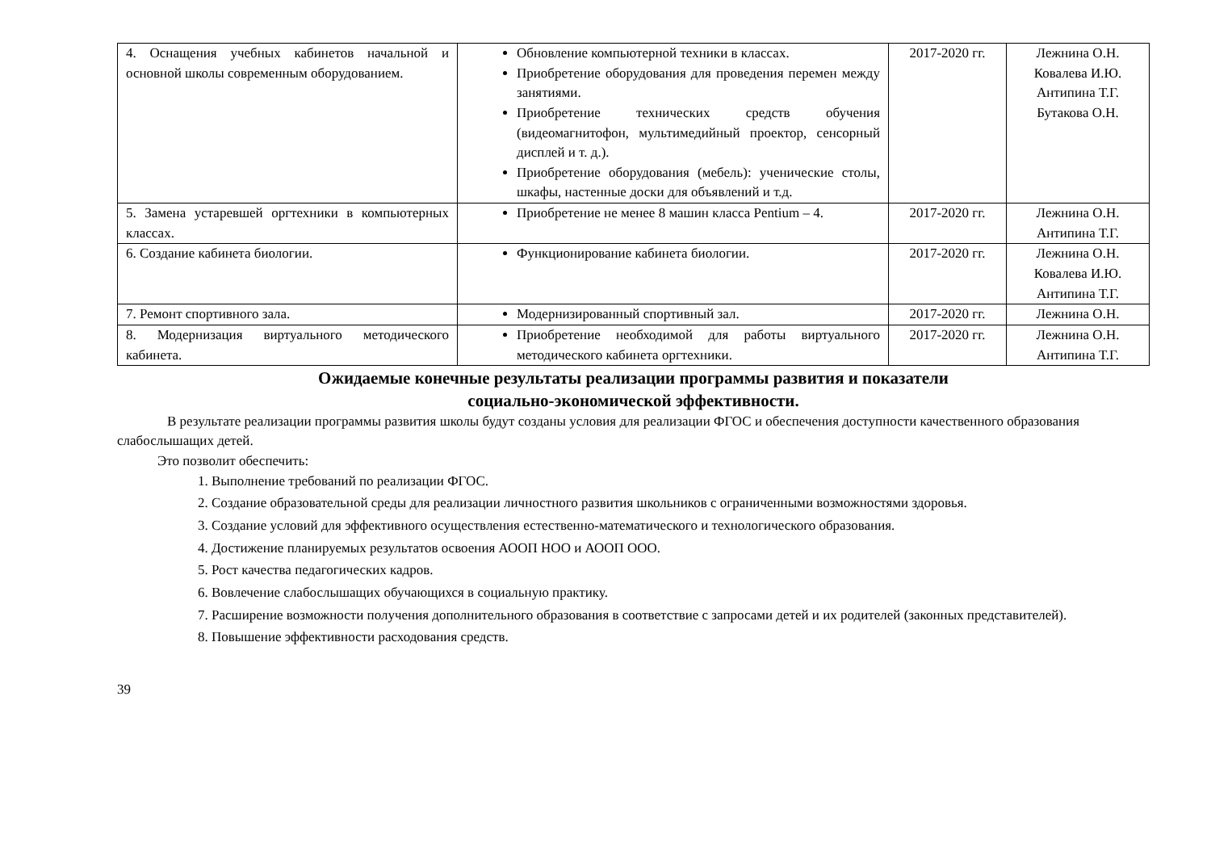| 4. Оснащения учебных кабинетов начальной и основной школы современным оборудованием. | Обновление компьютерной техники в классах. Приобретение оборудования для проведения перемен между занятиями. Приобретение технических средств обучения (видеомагнитофон, мультимедийный проектор, сенсорный дисплей и т. д.). Приобретение оборудования (мебель): ученические столы, шкафы, настенные доски для объявлений и т.д. | 2017-2020 гг. | Лежнина О.Н. Ковалева И.Ю. Антипина Т.Г. Бутакова О.Н. |
| 5. Замена устаревшей оргтехники в компьютерных классах. | Приобретение не менее 8 машин класса Pentium – 4. | 2017-2020 гг. | Лежнина О.Н. Антипина Т.Г. |
| 6. Создание кабинета биологии. | Функционирование кабинета биологии. | 2017-2020 гг. | Лежнина О.Н. Ковалева И.Ю. Антипина Т.Г. |
| 7. Ремонт спортивного зала. | Модернизированный спортивный зал. | 2017-2020 гг. | Лежнина О.Н. |
| 8. Модернизация виртуального методического кабинета. | Приобретение необходимой для работы виртуального методического кабинета оргтехники. | 2017-2020 гг. | Лежнина О.Н. Антипина Т.Г. |
Ожидаемые конечные результаты реализации программы развития и показатели
социально-экономической эффективности.
В результате реализации программы развития школы будут созданы условия для реализации ФГОС и обеспечения доступности качественного образования слабослышащих детей.
Это позволит обеспечить:
1. Выполнение требований по реализации ФГОС.
2. Создание образовательной среды для реализации личностного развития школьников с ограниченными возможностями здоровья.
3. Создание условий для эффективного осуществления естественно-математического и технологического образования.
4. Достижение планируемых результатов освоения АООП НОО и АООП ООО.
5. Рост качества педагогических кадров.
6. Вовлечение слабослышащих обучающихся в социальную практику.
7. Расширение возможности получения дополнительного образования в соответствие с запросами детей и их родителей (законных представителей).
8. Повышение эффективности расходования средств.
39